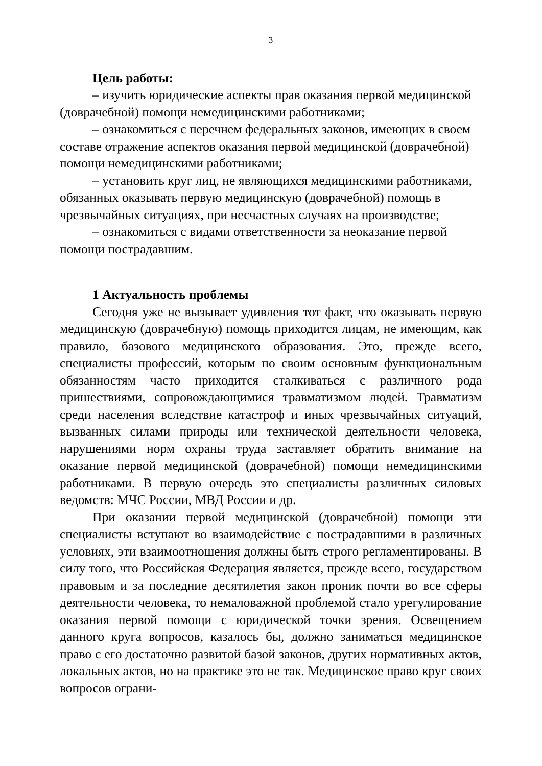3
Цель работы:
– изучить юридические аспекты прав оказания первой медицин­ской (доврачебной) помощи немедицинскими работниками;
– ознакомиться с перечнем федеральных законов, имеющих в своем составе отражение аспектов оказания первой медицинской (доврачебной) помощи немедицинскими работниками;
– установить круг лиц, не являющихся медицинскими работни­ками, обязанных оказывать первую медицинскую (доврачебной) по­мощь в чрезвычайных ситуациях, при несчастных случаях на произ­водстве;
– ознакомиться с видами ответственности за неоказание первой помощи пострадавшим.
1 Актуальность проблемы
Сегодня уже не вызывает удивления тот факт, что оказывать первую медицинскую (доврачебную) помощь приходится лицам, не имеющим, как правило, базового медицинского образования. Это, прежде всего, специалисты профессий, которым по своим основным функциональным обязанностям часто приходится сталкиваться с раз­личного рода пришествиями, сопровождающимися травматизмом людей. Травматизм среди населения вследствие катастроф и иных чрезвычайных ситуаций, вызванных силами природы или техниче­ской деятельности человека, нарушениями норм охраны труда за­ставляет обратить внимание на оказание первой медицинской (довра­чебной) помощи немедицинскими работниками. В первую очередь это специалисты различных силовых ведомств: МЧС России, МВД России и др.
При оказании первой медицинской (доврачебной) помощи эти специалисты вступают во взаимодействие с пострадавшими в раз­личных условиях, эти взаимоотношения должны быть строго регла­ментированы. В силу того, что Российская Федерация является, пре­жде всего, государством правовым и за последние десятилетия закон проник почти во все сферы деятельности человека, то немаловажной проблемой стало урегулирование оказания первой помощи с юриди­ческой точки зрения. Освещением данного круга вопросов, казалось бы, должно заниматься медицинское право с его достаточно развитой базой законов, других нормативных актов, локальных актов, но на практике это не так. Медицинское право круг своих вопросов ограни-